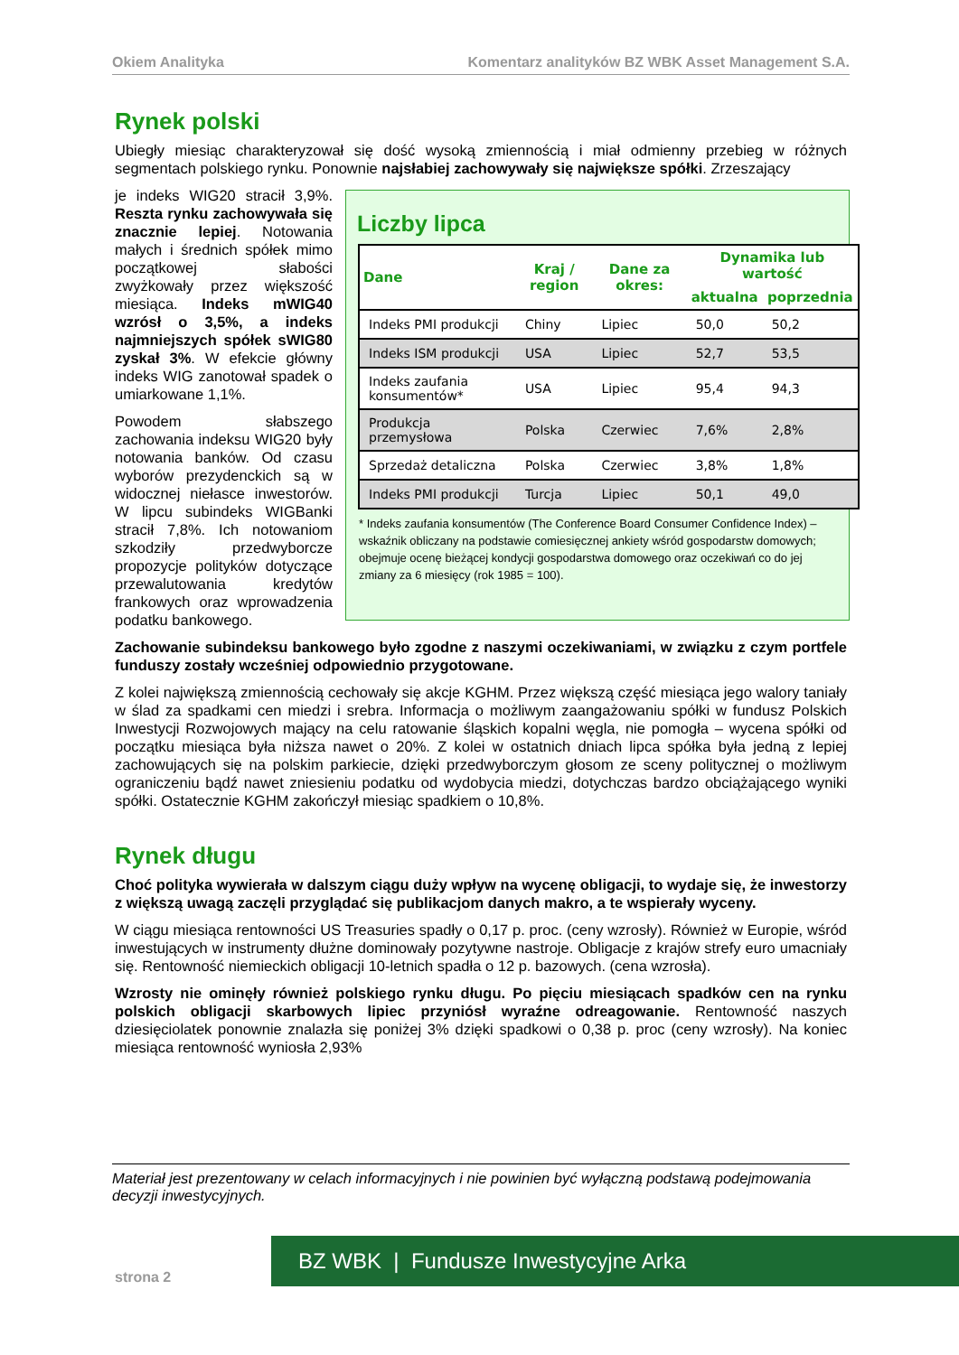Okiem Analityka Komentarz analityków BZ WBK Asset Management S.A.
Rynek polski
Ubiegły miesiąc charakteryzował się dość wysoką zmiennością i miał odmienny przebieg w różnych segmentach polskiego rynku. Ponownie najsłabiej zachowywały się największe spółki. Zrzeszający
Liczby lipca
| Dane | Kraj / region | Dane za okres: | Dynamika lub wartość | |
| --- | --- | --- | --- | --- |
| | | | aktualna | poprzednia |
| Indeks PMI produkcji | Chiny | Lipiec | 50,0 | 50,2 |
| Indeks ISM produkcji | USA | Lipiec | 52,7 | 53,5 |
| Indeks zaufania konsumentów* | USA | Lipiec | 95,4 | 94,3 |
| Produkcja przemysłowa | Polska | Czerwiec | 7,6% | 2,8% |
| Sprzedaż detaliczna | Polska | Czerwiec | 3,8% | 1,8% |
| Indeks PMI produkcji | Turcja | Lipiec | 50,1 | 49,0 |
* Indeks zaufania konsumentów (The Conference Board Consumer Confidence Index) – wskaźnik obliczany na podstawie comiesięcznej ankiety wśród gospodarstw domowych; obejmuje ocenę bieżącej kondycji gospodarstwa domowego oraz oczekiwań co do jej zmiany za 6 miesięcy (rok 1985 = 100).
je indeks WIG20 stracił 3,9%. Reszta rynku zachowywała się znacznie lepiej. Notowania małych i średnich spółek mimo początkowej słabości zwyżkowały przez większość miesiąca. Indeks mWIG40 wzrósł o 3,5%, a indeks najmniejszych spółek sWIG80 zyskał 3%. W efekcie główny indeks WIG zanotował spadek o umiarkowane 1,1%.
Powodem słabszego zachowania indeksu WIG20 były notowania banków. Od czasu wyborów prezydenckich są w widocznej niełasce inwestorów. W lipcu subindeks WIGBanki stracił 7,8%. Ich notowaniom szkodziły przedwyborcze propozycje polityków dotyczące przewalutowania kredytów frankowych oraz wprowadzenia podatku bankowego.
Zachowanie subindeksu bankowego było zgodne z naszymi oczekiwaniami, w związku z czym portfele funduszy zostały wcześniej odpowiednio przygotowane.
Z kolei największą zmiennością cechowały się akcje KGHM. Przez większą część miesiąca jego walory taniały w ślad za spadkami cen miedzi i srebra. Informacja o możliwym zaangażowaniu spółki w fundusz Polskich Inwestycji Rozwojowych mający na celu ratowanie śląskich kopalni węgla, nie pomogła – wycena spółki od początku miesiąca była niższa nawet o 20%. Z kolei w ostatnich dniach lipca spółka była jedną z lepiej zachowujących się na polskim parkiecie, dzięki przedwyborczym głosom ze sceny politycznej o możliwym ograniczeniu bądź nawet zniesieniu podatku od wydobycia miedzi, dotychczas bardzo obciążającego wyniki spółki. Ostatecznie KGHM zakończył miesiąc spadkiem o 10,8%.
Rynek długu
Choć polityka wywierała w dalszym ciągu duży wpływ na wycenę obligacji, to wydaje się, że inwestorzy z większą uwagą zaczęli przyglądać się publikacjom danych makro, a te wspierały wyceny.
W ciągu miesiąca rentowności US Treasuries spadły o 0,17 p. proc. (ceny wzrosły). Również w Europie, wśród inwestujących w instrumenty dłużne dominowały pozytywne nastroje. Obligacje z krajów strefy euro umacniały się. Rentowność niemieckich obligacji 10-letnich spadła o 12 p. bazowych. (cena wzrosła).
Wzrosty nie ominęły również polskiego rynku długu. Po pięciu miesiącach spadków cen na rynku polskich obligacji skarbowych lipiec przyniósł wyraźne odreagowanie. Rentowność naszych dziesięciolatek ponownie znalazła się poniżej 3% dzięki spadkowi o 0,38 p. proc (ceny wzrosły). Na koniec miesiąca rentowność wyniosła 2,93%
Materiał jest prezentowany w celach informacyjnych i nie powinien być wyłączną podstawą podejmowania decyzji inwestycyjnych.
BZ WBK | Fundusze Inwestycyjne Arka
strona 2